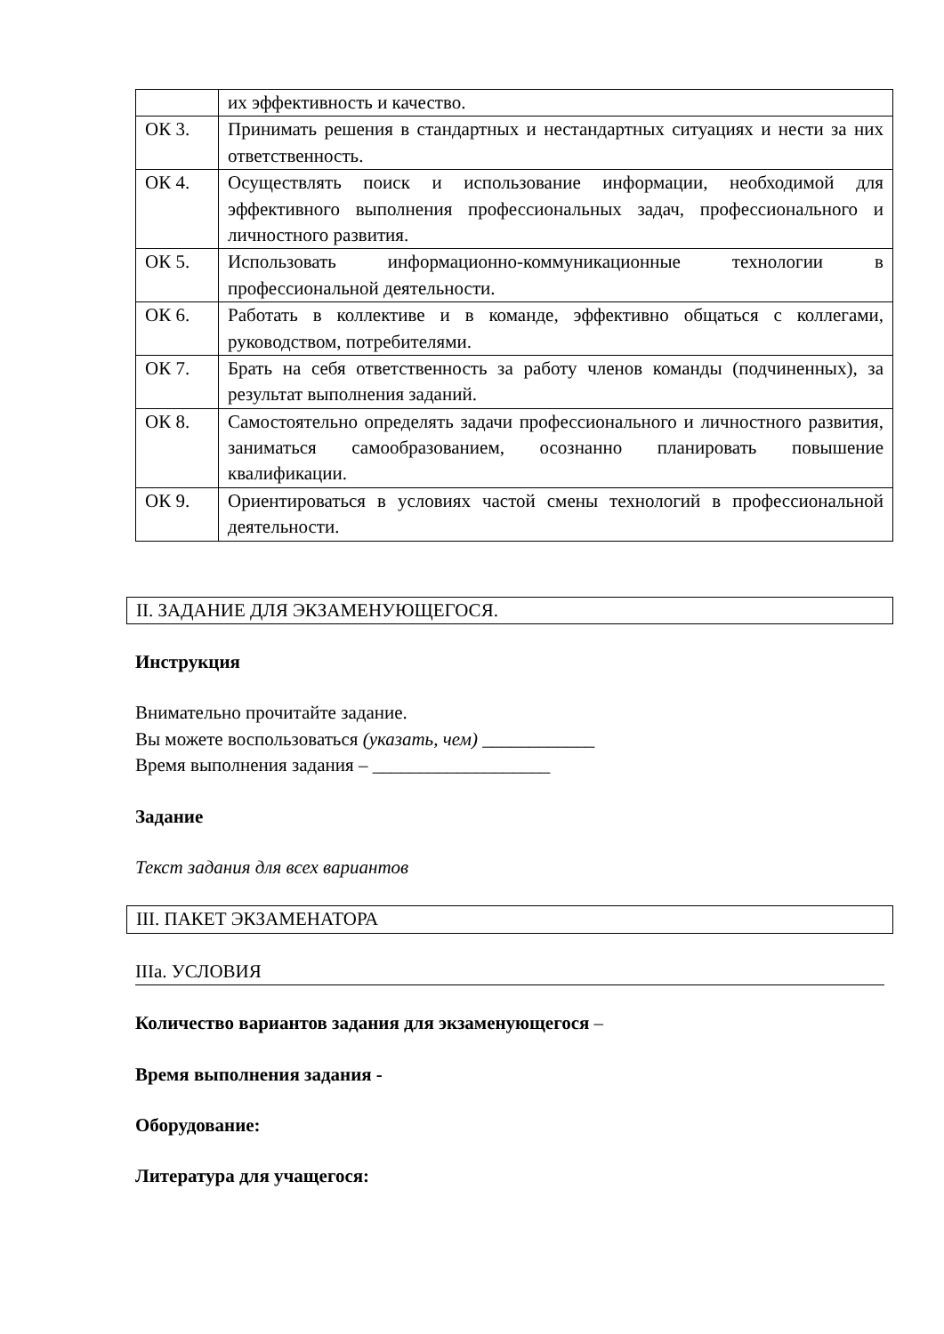| | их эффективность и качество. |
| ОК 3. | Принимать решения в стандартных и нестандартных ситуациях и нести за них ответственность. |
| ОК 4. | Осуществлять поиск и использование информации, необходимой для эффективного выполнения профессиональных задач, профессионального и личностного развития. |
| ОК 5. | Использовать информационно-коммуникационные технологии в профессиональной деятельности. |
| ОК 6. | Работать в коллективе и в команде, эффективно общаться с коллегами, руководством, потребителями. |
| ОК 7. | Брать на себя ответственность за работу членов команды (подчиненных), за результат выполнения заданий. |
| ОК 8. | Самостоятельно определять задачи профессионального и личностного развития, заниматься самообразованием, осознанно планировать повышение квалификации. |
| ОК 9. | Ориентироваться в условиях частой смены технологий в профессиональной деятельности. |
II. ЗАДАНИЕ ДЛЯ ЭКЗАМЕНУЮЩЕГОСЯ.
Инструкция
Внимательно прочитайте задание.
Вы можете воспользоваться (указать, чем) ____________
Время выполнения задания – ___________________
Задание
Текст задания для всех вариантов
III. ПАКЕТ ЭКЗАМЕНАТОРА
IIIа. УСЛОВИЯ
Количество вариантов задания для экзаменующегося –
Время выполнения задания -
Оборудование:
Литература для учащегося: